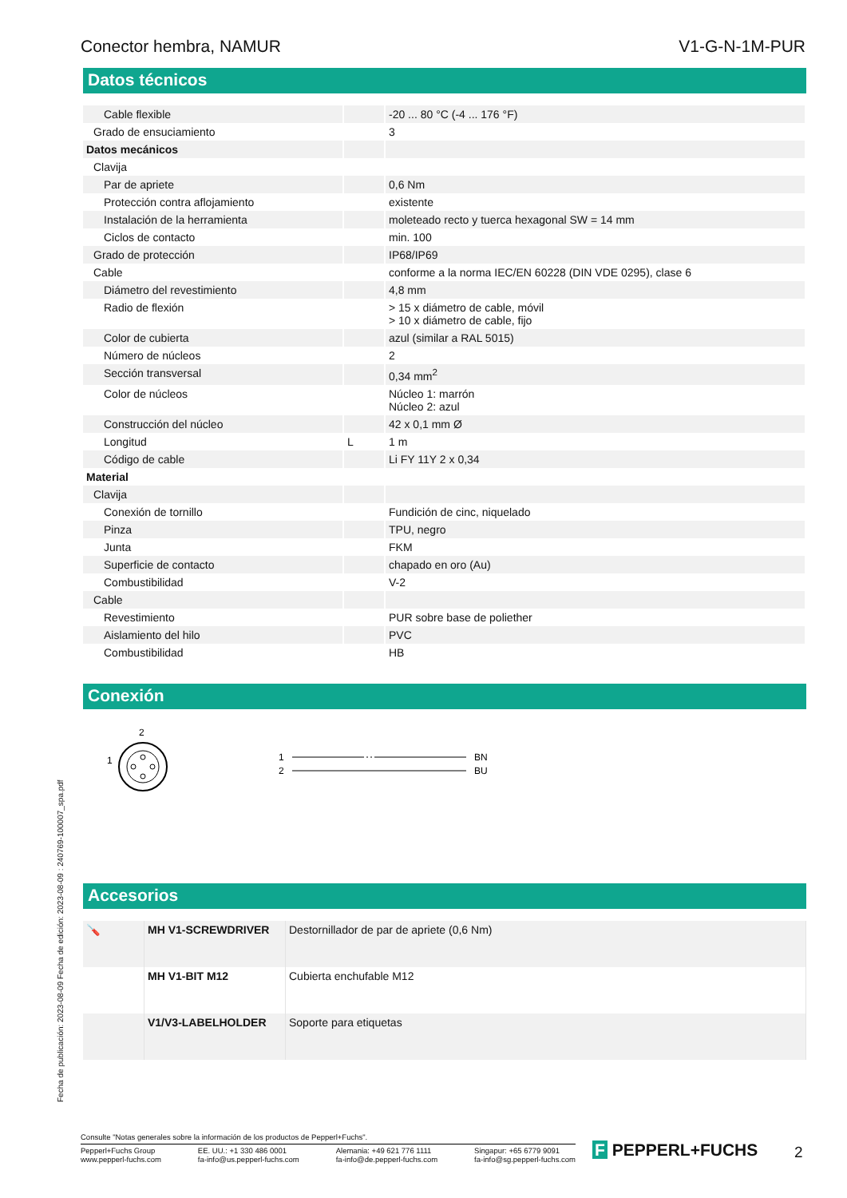Conector hembra, NAMUR V1-G-N-1M-PUR
Datos técnicos
| Cable flexible | | -20 ... 80 °C (-4 ... 176 °F) |
| Grado de ensuciamiento | | 3 |
| Datos mecánicos | | |
| Clavija | | |
| Par de apriete | | 0,6 Nm |
| Protección contra aflojamiento | | existente |
| Instalación de la herramienta | | moleteado recto y tuerca hexagonal SW = 14 mm |
| Ciclos de contacto | | min. 100 |
| Grado de protección | | IP68/IP69 |
| Cable | | conforme a la norma IEC/EN 60228 (DIN VDE 0295), clase 6 |
| Diámetro del revestimiento | | 4,8 mm |
| Radio de flexión | | > 15 x diámetro de cable, móvil > 10 x diámetro de cable, fijo |
| Color de cubierta | | azul (similar a RAL 5015) |
| Número de núcleos | | 2 |
| Sección transversal | | 0,34 mm<sup>2</sup> |
| Color de núcleos | | Núcleo 1: marrón Núcleo 2: azul |
| Construcción del núcleo | | 42 x 0,1 mm Ø |
| Longitud | L | 1 m |
| Código de cable | | Li FY 11Y 2 x 0,34 |
| Material | | |
| Clavija | | |
| Conexión de tornillo | | Fundición de cinc, niquelado |
| Pinza | | TPU, negro |
| Junta | | FKM |
| Superficie de contacto | | chapado en oro (Au) |
| Combustibilidad | | V-2 |
| Cable | | |
| Revestimiento | | PUR sobre base de poliether |
| Aislamiento del hilo | | PVC |
| Combustibilidad | | HB |
Conexión
2
1
1
2
BN
BU
Accesorios
| 🪛 | MH V1-SCREWDRIVER | Destornillador de par de apriete (0,6 Nm) |
| | MH V1-BIT M12 | Cubierta enchufable M12 |
| | V1/V3-LABELHOLDER | Soporte para etiquetas |
Fecha de publicación: 2023-08-09 Fecha de edición: 2023-08-09 : 240769-100007_spa.pdf
Consulte "Notas generales sobre la información de los productos de Pepperl+Fuchs".
Pepperl+Fuchs Group
www.pepperl-fuchs.com EE. UU.: +1 330 486 0001
fa-info@us.pepperl-fuchs.com Alemania: +49 621 776 1111
fa-info@de.pepperl-fuchs.com Singapur: +65 6779 9091
fa-info@sg.pepperl-fuchs.com
F PEPPERL+FUCHS 2